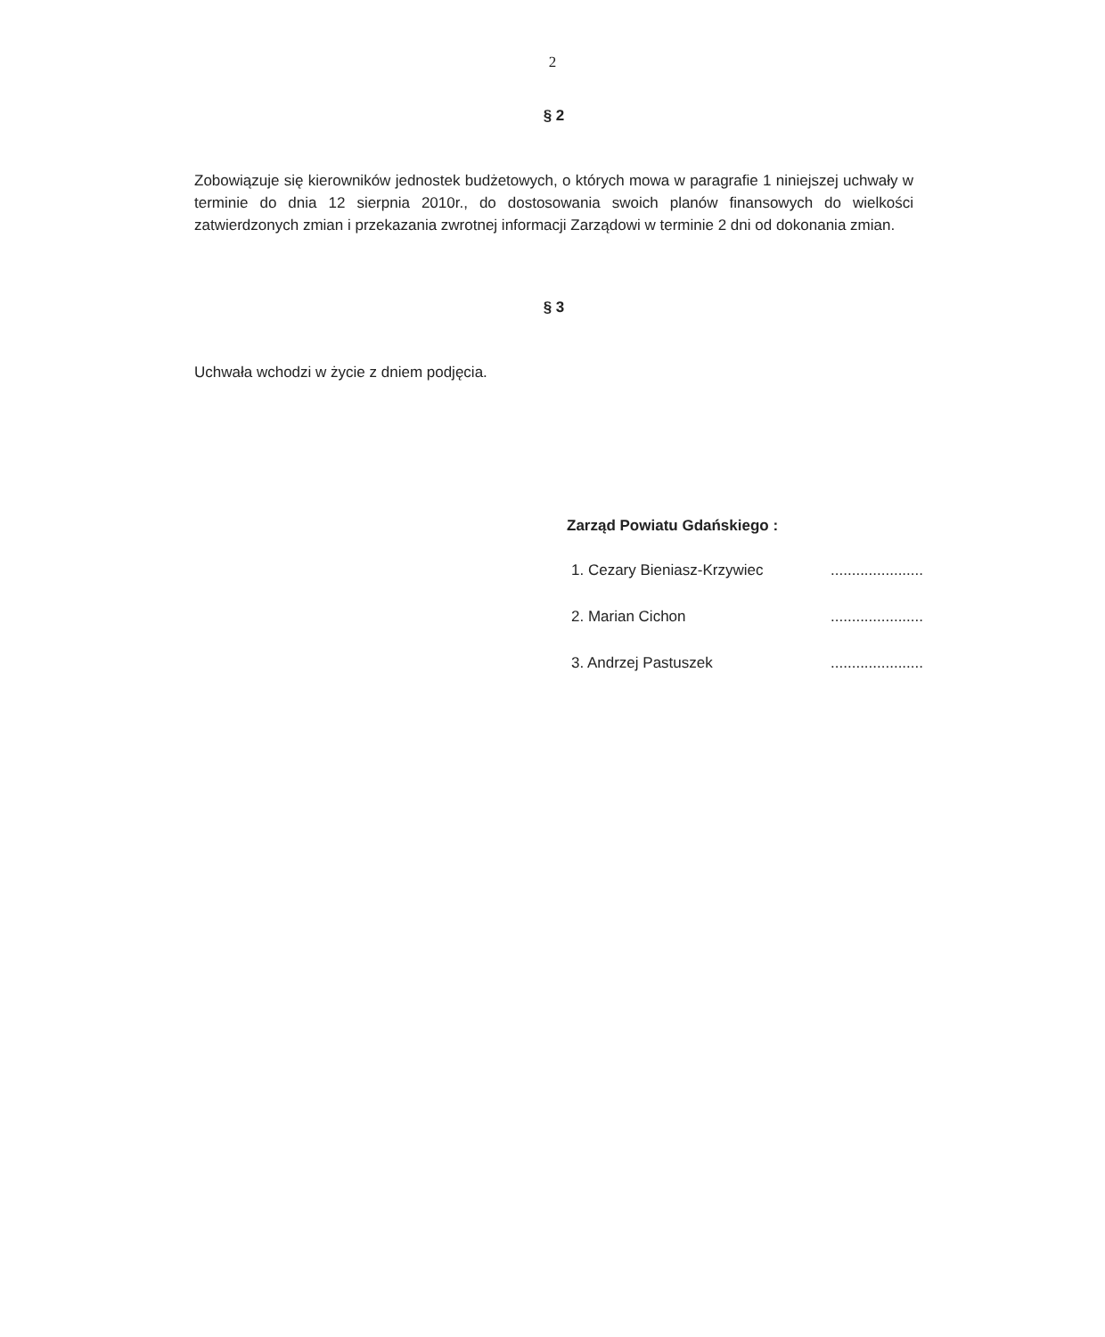2
§ 2
Zobowiązuje się kierowników jednostek budżetowych, o których mowa w paragrafie 1 niniejszej uchwały w terminie do dnia 12 sierpnia 2010r., do dostosowania swoich planów finansowych do wielkości zatwierdzonych zmian i przekazania zwrotnej informacji Zarządowi w terminie 2 dni od dokonania zmian.
§ 3
Uchwała wchodzi w życie z dniem podjęcia.
Zarząd Powiatu Gdańskiego :
1. Cezary Bieniasz-Krzywiec......................
2. Marian Cichon......................
3. Andrzej Pastuszek......................